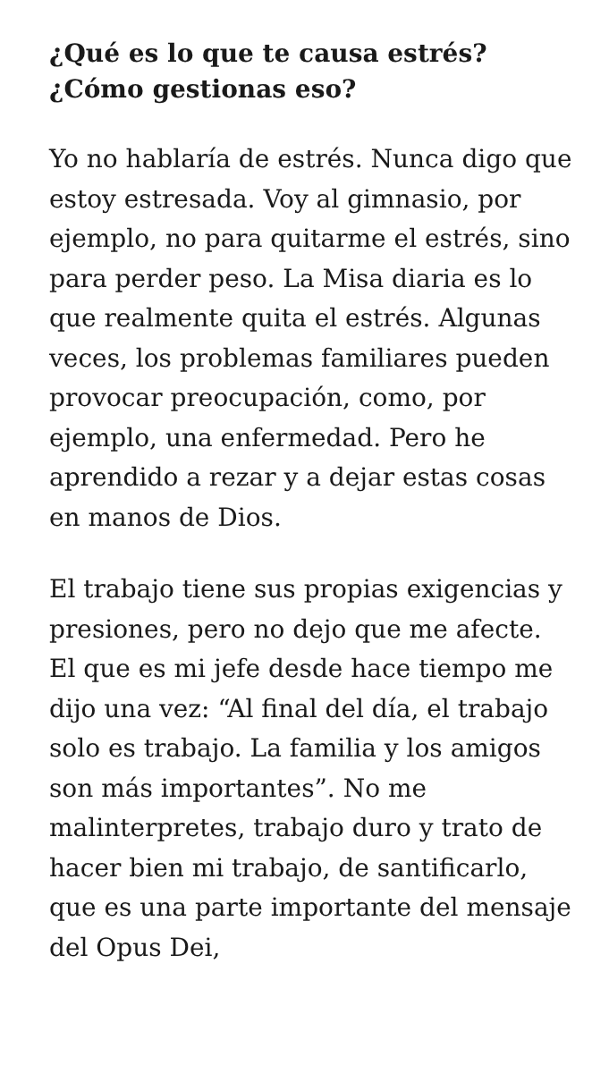¿Qué es lo que te causa estrés?
¿Cómo gestionas eso?
Yo no hablaría de estrés. Nunca digo que estoy estresada. Voy al gimnasio, por ejemplo, no para quitarme el estrés, sino para perder peso. La Misa diaria es lo que realmente quita el estrés. Algunas veces, los problemas familiares pueden provocar preocupación, como, por ejemplo, una enfermedad. Pero he aprendido a rezar y a dejar estas cosas en manos de Dios.
El trabajo tiene sus propias exigencias y presiones, pero no dejo que me afecte. El que es mi jefe desde hace tiempo me dijo una vez: “Al final del día, el trabajo solo es trabajo. La familia y los amigos son más importantes”. No me malinterpretes, trabajo duro y trato de hacer bien mi trabajo, de santificarlo, que es una parte importante del mensaje del Opus Dei,